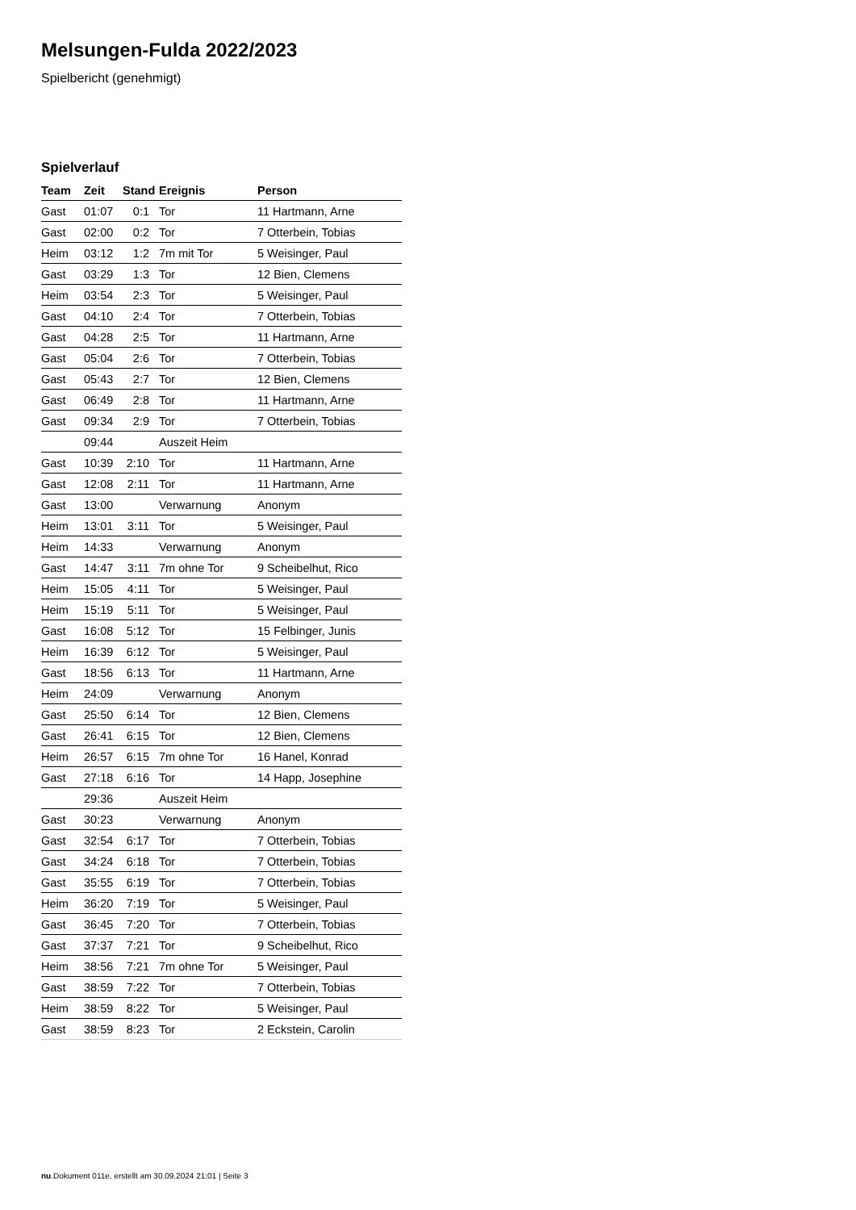Melsungen-Fulda 2022/2023
Spielbericht (genehmigt)
Spielverlauf
| Team | Zeit | Stand | Ereignis | Person |
| --- | --- | --- | --- | --- |
| Gast | 01:07 | 0:1 | Tor | 11 Hartmann, Arne |
| Gast | 02:00 | 0:2 | Tor | 7 Otterbein, Tobias |
| Heim | 03:12 | 1:2 | 7m mit Tor | 5 Weisinger, Paul |
| Gast | 03:29 | 1:3 | Tor | 12 Bien, Clemens |
| Heim | 03:54 | 2:3 | Tor | 5 Weisinger, Paul |
| Gast | 04:10 | 2:4 | Tor | 7 Otterbein, Tobias |
| Gast | 04:28 | 2:5 | Tor | 11 Hartmann, Arne |
| Gast | 05:04 | 2:6 | Tor | 7 Otterbein, Tobias |
| Gast | 05:43 | 2:7 | Tor | 12 Bien, Clemens |
| Gast | 06:49 | 2:8 | Tor | 11 Hartmann, Arne |
| Gast | 09:34 | 2:9 | Tor | 7 Otterbein, Tobias |
| | 09:44 | | Auszeit Heim | |
| Gast | 10:39 | 2:10 | Tor | 11 Hartmann, Arne |
| Gast | 12:08 | 2:11 | Tor | 11 Hartmann, Arne |
| Gast | 13:00 | | Verwarnung | Anonym |
| Heim | 13:01 | 3:11 | Tor | 5 Weisinger, Paul |
| Heim | 14:33 | | Verwarnung | Anonym |
| Gast | 14:47 | 3:11 | 7m ohne Tor | 9 Scheibelhut, Rico |
| Heim | 15:05 | 4:11 | Tor | 5 Weisinger, Paul |
| Heim | 15:19 | 5:11 | Tor | 5 Weisinger, Paul |
| Gast | 16:08 | 5:12 | Tor | 15 Felbinger, Junis |
| Heim | 16:39 | 6:12 | Tor | 5 Weisinger, Paul |
| Gast | 18:56 | 6:13 | Tor | 11 Hartmann, Arne |
| Heim | 24:09 | | Verwarnung | Anonym |
| Gast | 25:50 | 6:14 | Tor | 12 Bien, Clemens |
| Gast | 26:41 | 6:15 | Tor | 12 Bien, Clemens |
| Heim | 26:57 | 6:15 | 7m ohne Tor | 16 Hanel, Konrad |
| Gast | 27:18 | 6:16 | Tor | 14 Happ, Josephine |
| | 29:36 | | Auszeit Heim | |
| Gast | 30:23 | | Verwarnung | Anonym |
| Gast | 32:54 | 6:17 | Tor | 7 Otterbein, Tobias |
| Gast | 34:24 | 6:18 | Tor | 7 Otterbein, Tobias |
| Gast | 35:55 | 6:19 | Tor | 7 Otterbein, Tobias |
| Heim | 36:20 | 7:19 | Tor | 5 Weisinger, Paul |
| Gast | 36:45 | 7:20 | Tor | 7 Otterbein, Tobias |
| Gast | 37:37 | 7:21 | Tor | 9 Scheibelhut, Rico |
| Heim | 38:56 | 7:21 | 7m ohne Tor | 5 Weisinger, Paul |
| Gast | 38:59 | 7:22 | Tor | 7 Otterbein, Tobias |
| Heim | 38:59 | 8:22 | Tor | 5 Weisinger, Paul |
| Gast | 38:59 | 8:23 | Tor | 2 Eckstein, Carolin |
nu.Dokument 011e, erstellt am 30.09.2024 21:01 | Seite 3